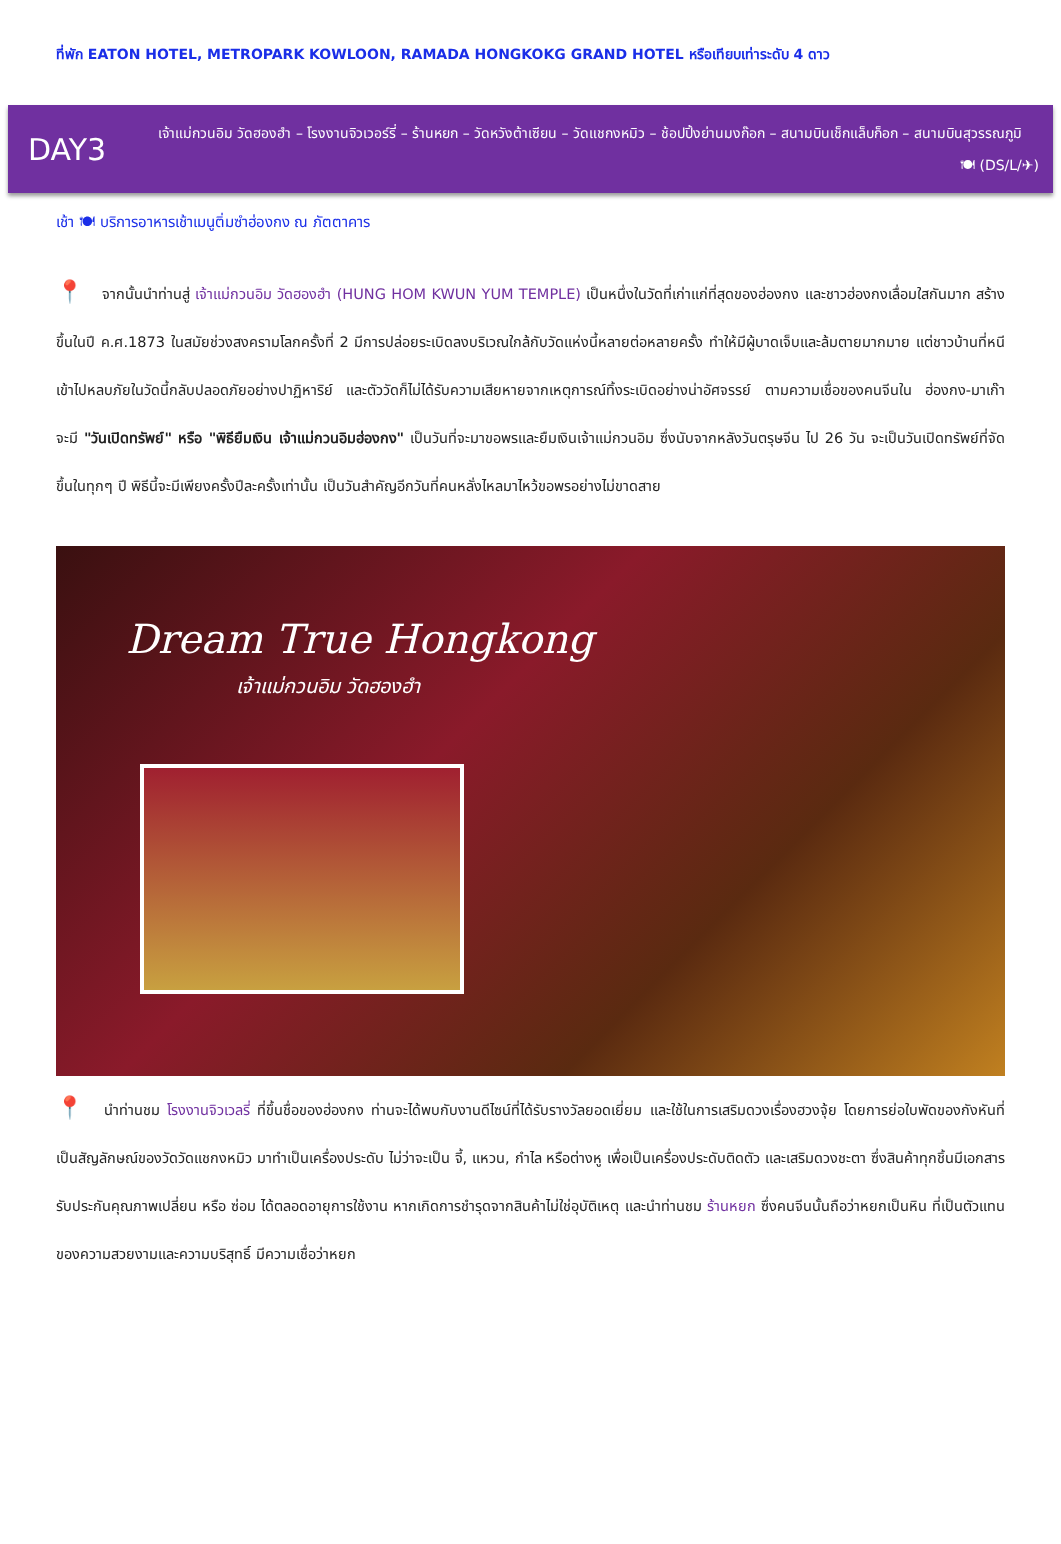ที่พัก EATON HOTEL, METROPARK KOWLOON, RAMADA HONGKOKG GRAND HOTEL หรือเทียบเท่าระดับ 4 ดาว
DAY3
เจ้าแม่กวนอิม วัดฮองฮำ – โรงงานจิวเวอร์รี่ – ร้านหยก – วัดหวังต้าเซียน – วัดแชกงหมิว – ช้อปปิ้งย่านมงก๊อก – สนามบินเช็กแล็บก็อก – สนามบินสุวรรณภูมิ
🍽 (DS/L/✈)
เช้า 🍽 บริการอาหารเช้าเมนูติ่มซำฮ่องกง ณ ภัตตาคาร
📍 จากนั้นนำท่านสู่ เจ้าแม่กวนอิม วัดฮองฮำ (HUNG HOM KWUN YUM TEMPLE) เป็นหนึ่งในวัดที่เก่าแก่ที่สุดของฮ่องกง และชาวฮ่องกงเลื่อมใสกันมาก สร้างขึ้นในปี ค.ศ.1873 ในสมัยช่วงสงครามโลกครั้งที่ 2 มีการปล่อยระเบิดลงบริเวณใกล้กับวัดแห่งนี้หลายต่อหลายครั้ง ทำให้มีผู้บาดเจ็บและล้มตายมากมาย แต่ชาวบ้านที่หนีเข้าไปหลบภัยในวัดนี้กลับปลอดภัยอย่างปาฏิหาริย์ และตัววัดก็ไม่ได้รับความเสียหายจากเหตุการณ์ทิ้งระเบิดอย่างน่าอัศจรรย์ ตามความเชื่อของคนจีนใน ฮ่องกง-มาเก๊า จะมี "วันเปิดทรัพย์" หรือ "พิธียืมเงิน เจ้าแม่กวนอิมฮ่องกง" เป็นวันที่จะมาขอพรและยืมเงินเจ้าแม่กวนอิม ซึ่งนับจากหลังวันตรุษจีน ไป 26 วัน จะเป็นวันเปิดทรัพย์ที่จัดขึ้นในทุกๆ ปี พิธีนี้จะมีเพียงครั้งปีละครั้งเท่านั้น เป็นวันสำคัญอีกวันที่คนหลั่งไหลมาไหว้ขอพรอย่างไม่ขาดสาย
Dream True Hongkong
เจ้าแม่กวนอิม วัดฮองฮำ
📍 นำท่านชม โรงงานจิวเวลรี่ ที่ขึ้นชื่อของฮ่องกง ท่านจะได้พบกับงานดีไซน์ที่ได้รับรางวัลยอดเยี่ยม และใช้ในการเสริมดวงเรื่องฮวงจุ้ย โดยการย่อใบพัดของกังหันที่เป็นสัญลักษณ์ของวัดวัดแชกงหมิว มาทำเป็นเครื่องประดับ ไม่ว่าจะเป็น จี้, แหวน, กำไล หรือต่างหู เพื่อเป็นเครื่องประดับติดตัว และเสริมดวงชะตา ซึ่งสินค้าทุกชิ้นมีเอกสารรับประกันคุณภาพเปลี่ยน หรือ ซ่อม ได้ตลอดอายุการใช้งาน หากเกิดการชำรุดจากสินค้าไม่ใช่อุบัติเหตุ และนำท่านชม ร้านหยก ซึ่งคนจีนนั้นถือว่าหยกเป็นหิน ที่เป็นตัวแทนของความสวยงามและความบริสุทธิ์ มีความเชื่อว่าหยก